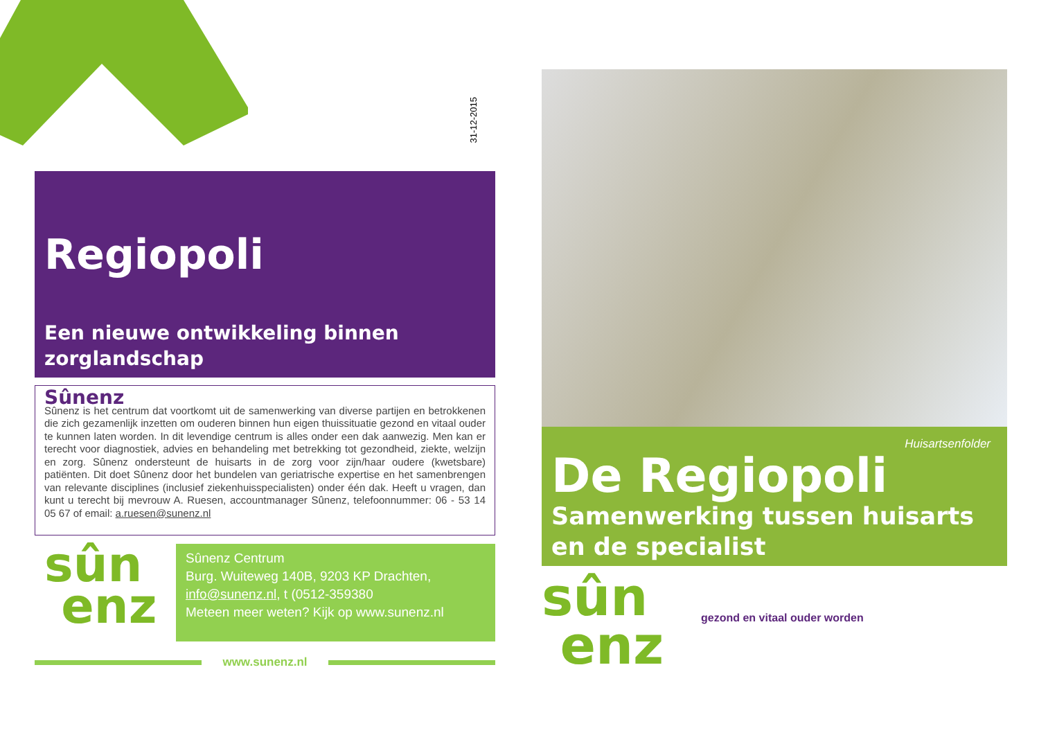31-12-2015
Regiopoli
Een nieuwe ontwikkeling binnen zorglandschap
Sûnenz
Sûnenz is het centrum dat voortkomt uit de samenwerking van diverse partijen en betrokkenen die zich gezamenlijk inzetten om ouderen binnen hun eigen thuissituatie gezond en vitaal ouder te kunnen laten worden. In dit levendige centrum is alles onder een dak aanwezig. Men kan er terecht voor diagnostiek, advies en behandeling met betrekking tot gezondheid, ziekte, welzijn en zorg. Sûnenz ondersteunt de huisarts in de zorg voor zijn/haar oudere (kwetsbare) patiënten. Dit doet Sûnenz door het bundelen van geriatrische expertise en het samenbrengen van relevante disciplines (inclusief ziekenhuisspecialisten) onder één dak. Heeft u vragen, dan kunt u terecht bij mevrouw A. Ruesen, accountmanager Sûnenz, telefoonnummer: 06 - 53 14 05 67 of email: a.ruesen@sunenz.nl
sûn
enz
Sûnenz Centrum
Burg. Wuiteweg 140B, 9203 KP Drachten,
info@sunenz.nl, t (0512-359380
Meteen meer weten? Kijk op www.sunenz.nl
www.sunenz.nl
Huisartsenfolder
De Regiopoli
Samenwerking tussen huisarts en de specialist
sûn
enz
gezond en vitaal ouder worden